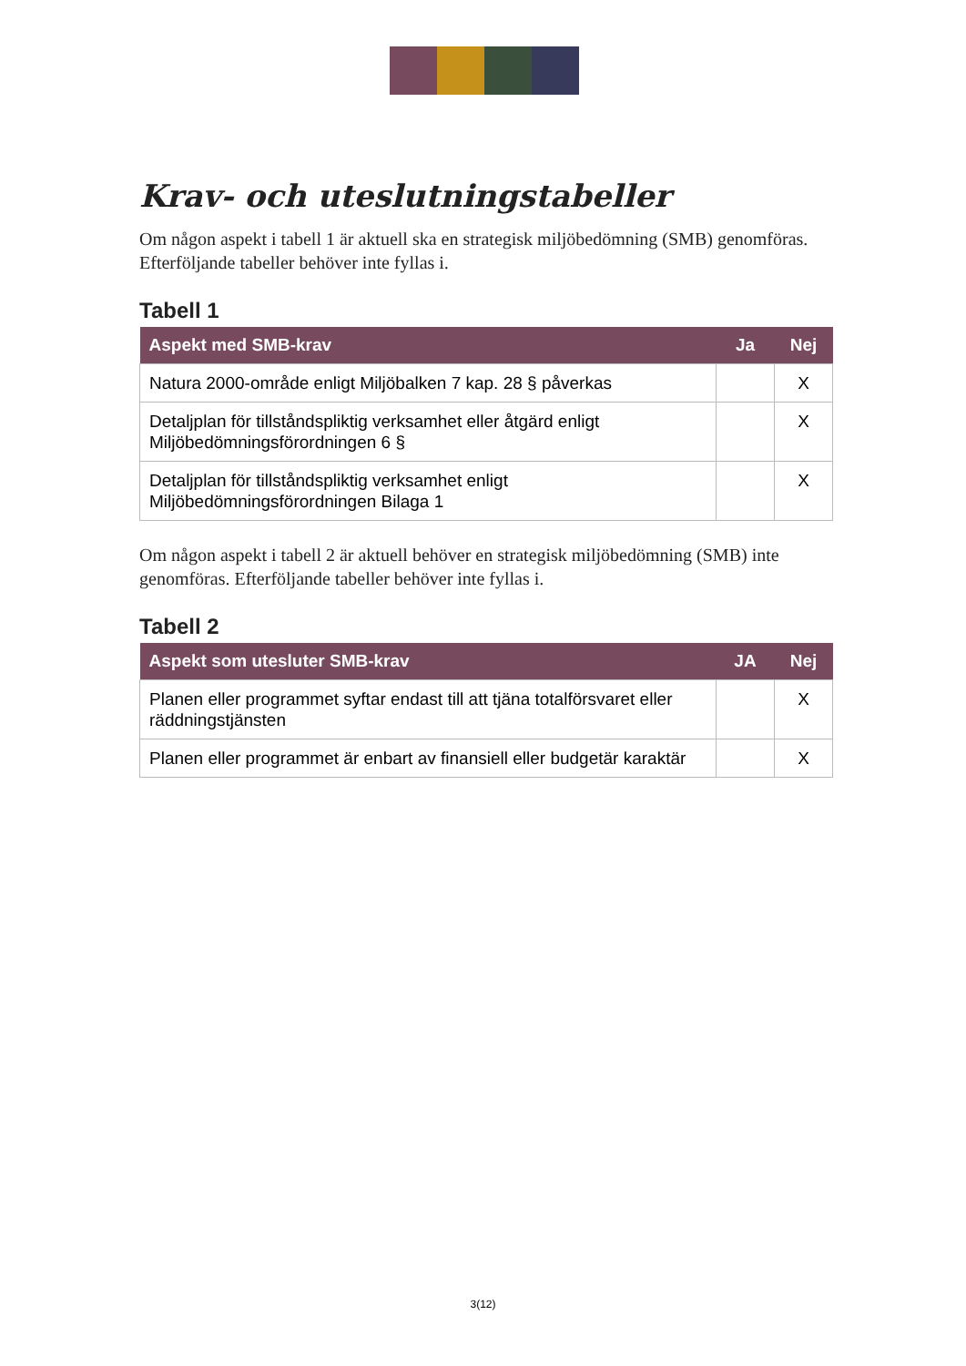Krav- och uteslutningstabeller
Om någon aspekt i tabell 1 är aktuell ska en strategisk miljöbedömning (SMB) genomföras. Efterföljande tabeller behöver inte fyllas i.
Tabell 1
| Aspekt med SMB-krav | Ja | Nej |
| --- | --- | --- |
| Natura 2000-område enligt Miljöbalken 7 kap. 28 § påverkas | | X |
| Detaljplan för tillståndspliktig verksamhet eller åtgärd enligt Miljöbedömningsförordningen 6 § | | X |
| Detaljplan för tillståndspliktig verksamhet enligt Miljöbedömningsförordningen Bilaga 1 | | X |
Om någon aspekt i tabell 2 är aktuell behöver en strategisk miljöbedömning (SMB) inte genomföras. Efterföljande tabeller behöver inte fyllas i.
Tabell 2
| Aspekt som utesluter SMB-krav | JA | Nej |
| --- | --- | --- |
| Planen eller programmet syftar endast till att tjäna totalförsvaret eller räddningstjänsten | | X |
| Planen eller programmet är enbart av finansiell eller budgetär karaktär | | X |
3(12)